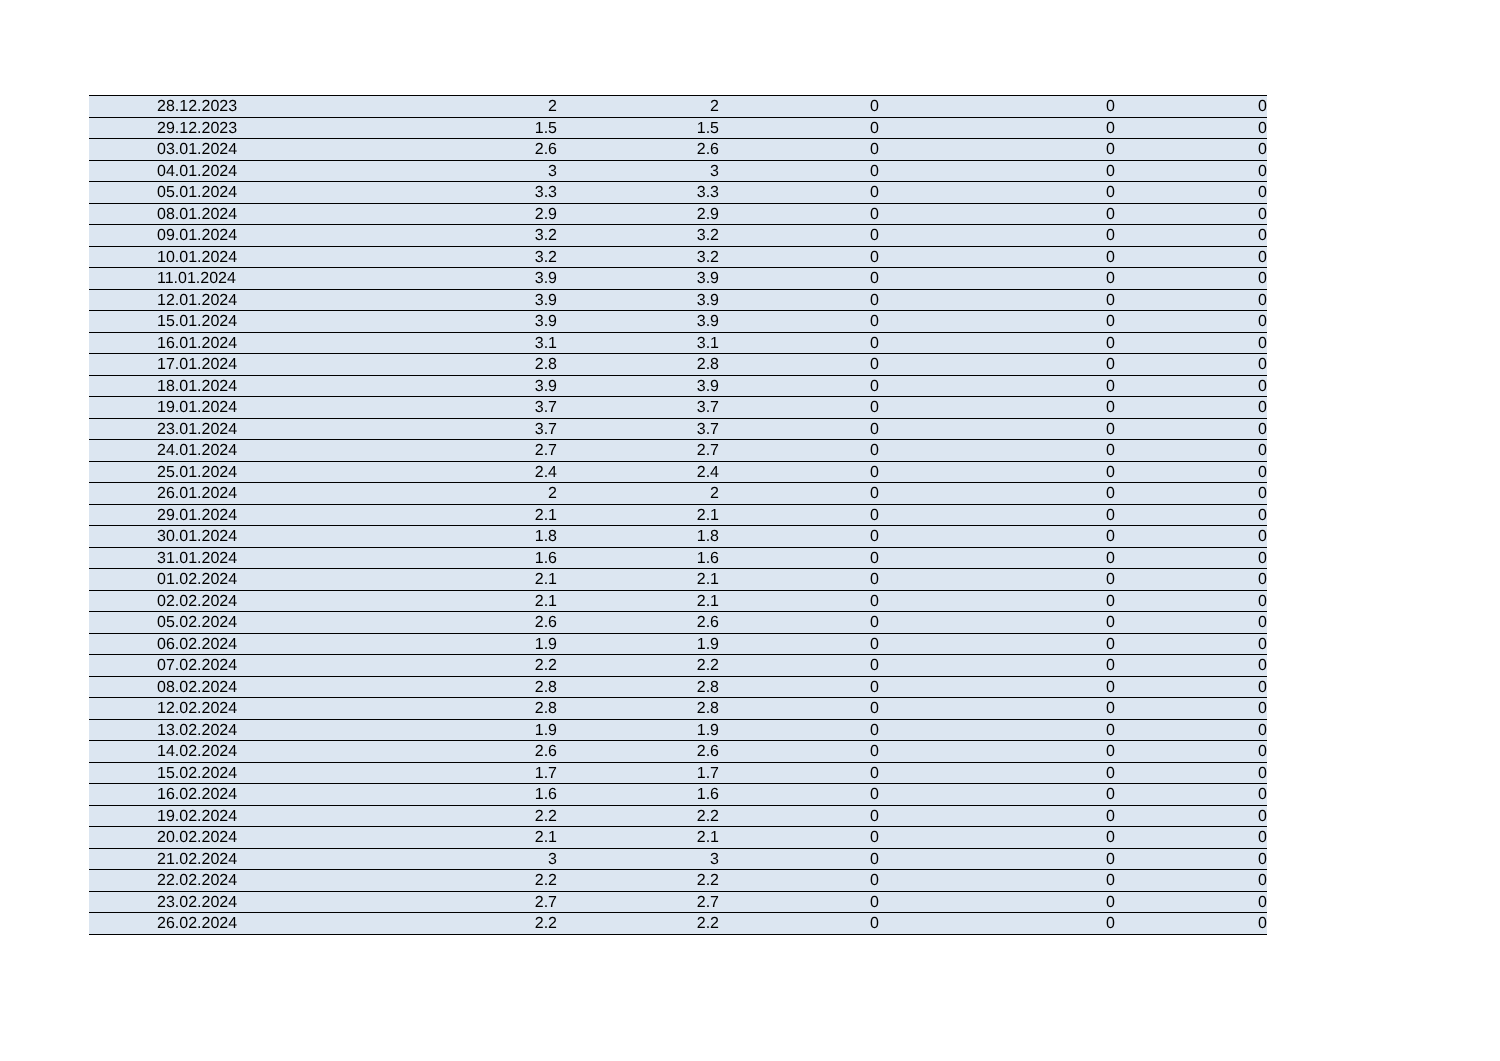| 28.12.2023 | 2 | 2 | 0 | 0 | 0 |
| 29.12.2023 | 1.5 | 1.5 | 0 | 0 | 0 |
| 03.01.2024 | 2.6 | 2.6 | 0 | 0 | 0 |
| 04.01.2024 | 3 | 3 | 0 | 0 | 0 |
| 05.01.2024 | 3.3 | 3.3 | 0 | 0 | 0 |
| 08.01.2024 | 2.9 | 2.9 | 0 | 0 | 0 |
| 09.01.2024 | 3.2 | 3.2 | 0 | 0 | 0 |
| 10.01.2024 | 3.2 | 3.2 | 0 | 0 | 0 |
| 11.01.2024 | 3.9 | 3.9 | 0 | 0 | 0 |
| 12.01.2024 | 3.9 | 3.9 | 0 | 0 | 0 |
| 15.01.2024 | 3.9 | 3.9 | 0 | 0 | 0 |
| 16.01.2024 | 3.1 | 3.1 | 0 | 0 | 0 |
| 17.01.2024 | 2.8 | 2.8 | 0 | 0 | 0 |
| 18.01.2024 | 3.9 | 3.9 | 0 | 0 | 0 |
| 19.01.2024 | 3.7 | 3.7 | 0 | 0 | 0 |
| 23.01.2024 | 3.7 | 3.7 | 0 | 0 | 0 |
| 24.01.2024 | 2.7 | 2.7 | 0 | 0 | 0 |
| 25.01.2024 | 2.4 | 2.4 | 0 | 0 | 0 |
| 26.01.2024 | 2 | 2 | 0 | 0 | 0 |
| 29.01.2024 | 2.1 | 2.1 | 0 | 0 | 0 |
| 30.01.2024 | 1.8 | 1.8 | 0 | 0 | 0 |
| 31.01.2024 | 1.6 | 1.6 | 0 | 0 | 0 |
| 01.02.2024 | 2.1 | 2.1 | 0 | 0 | 0 |
| 02.02.2024 | 2.1 | 2.1 | 0 | 0 | 0 |
| 05.02.2024 | 2.6 | 2.6 | 0 | 0 | 0 |
| 06.02.2024 | 1.9 | 1.9 | 0 | 0 | 0 |
| 07.02.2024 | 2.2 | 2.2 | 0 | 0 | 0 |
| 08.02.2024 | 2.8 | 2.8 | 0 | 0 | 0 |
| 12.02.2024 | 2.8 | 2.8 | 0 | 0 | 0 |
| 13.02.2024 | 1.9 | 1.9 | 0 | 0 | 0 |
| 14.02.2024 | 2.6 | 2.6 | 0 | 0 | 0 |
| 15.02.2024 | 1.7 | 1.7 | 0 | 0 | 0 |
| 16.02.2024 | 1.6 | 1.6 | 0 | 0 | 0 |
| 19.02.2024 | 2.2 | 2.2 | 0 | 0 | 0 |
| 20.02.2024 | 2.1 | 2.1 | 0 | 0 | 0 |
| 21.02.2024 | 3 | 3 | 0 | 0 | 0 |
| 22.02.2024 | 2.2 | 2.2 | 0 | 0 | 0 |
| 23.02.2024 | 2.7 | 2.7 | 0 | 0 | 0 |
| 26.02.2024 | 2.2 | 2.2 | 0 | 0 | 0 |